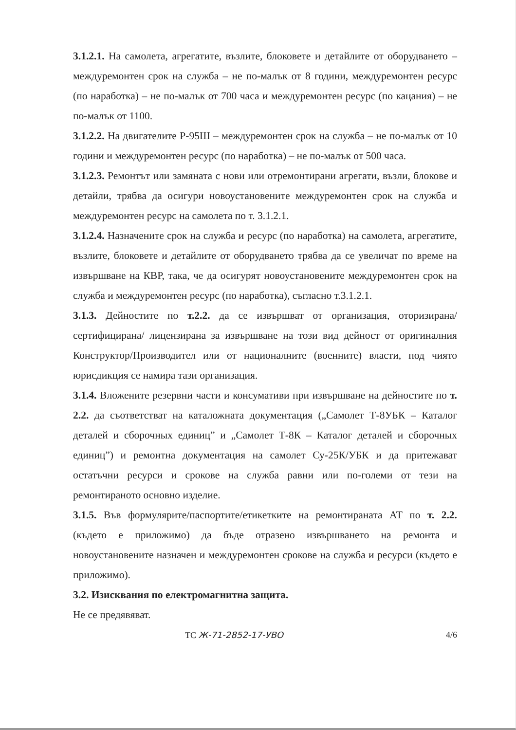3.1.2.1. На самолета, агрегатите, възлите, блоковете и детайлите от оборудването – междуремонтен срок на служба – не по-малък от 8 години, междуремонтен ресурс (по наработка) – не по-малък от 700 часа и междуремонтен ресурс (по кацания) – не по-малък от 1100.
3.1.2.2. На двигателите Р-95Ш – междуремонтен срок на служба – не по-малък от 10 години и междуремонтен ресурс (по наработка) – не по-малък от 500 часа.
3.1.2.3. Ремонтът или замяната с нови или отремонтирани агрегати, възли, блокове и детайли, трябва да осигури новоустановените междуремонтен срок на служба и междуремонтен ресурс на самолета по т. 3.1.2.1.
3.1.2.4. Назначените срок на служба и ресурс (по наработка) на самолета, агрегатите, възлите, блоковете и детайлите от оборудването трябва да се увеличат по време на извършване на КВР, така, че да осигурят новоустановените междуремонтен срок на служба и междуремонтен ресурс (по наработка), съгласно т.3.1.2.1.
3.1.3. Дейностите по т.2.2. да се извършват от организация, оторизирана/ сертифицирана/ лицензирана за извършване на този вид дейност от оригиналния Конструктор/Производител или от националните (военните) власти, под чиято юрисдикция се намира тази организация.
3.1.4. Вложените резервни части и консумативи при извършване на дейностите по т. 2.2. да съответстват на каталожната документация („Самолет Т-8УБК – Каталог деталей и сборочных единиц” и „Самолет Т-8К – Каталог деталей и сборочных единиц”) и ремонтна документация на самолет Су-25К/УБК и да притежават остатъчни ресурси и срокове на служба равни или по-големи от тези на ремонтираното основно изделие.
3.1.5. Във формулярите/паспортите/етикетките на ремонтираната АТ по т. 2.2. (където е приложимо) да бъде отразено извършването на ремонта и новоустановените назначен и междуремонтен срокове на служба и ресурси (където е приложимо).
3.2. Изисквания по електромагнитна защита.
Не се предявяват.
ТС Ж-71-2852-17-УВО 4/6